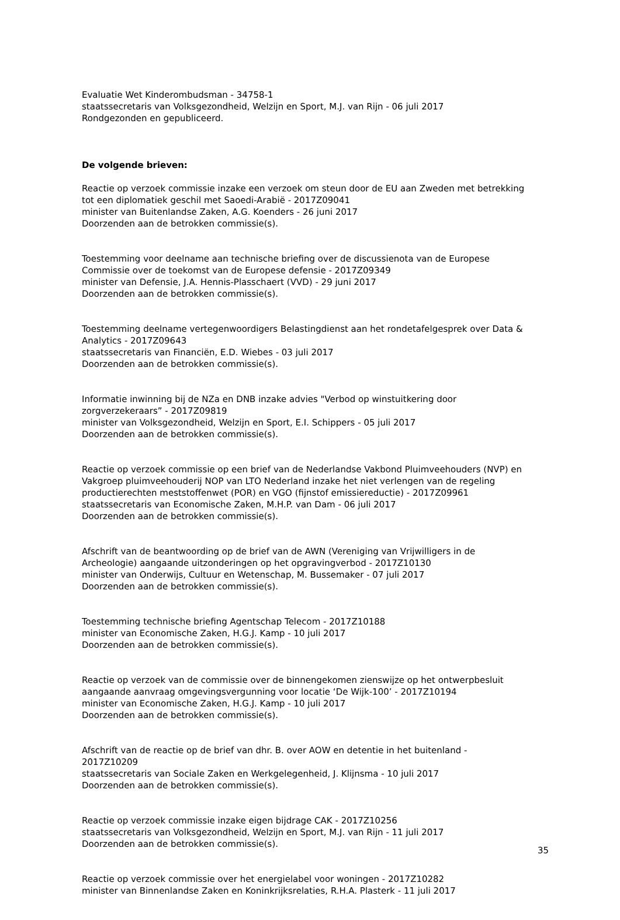Evaluatie Wet Kinderombudsman - 34758-1
staatssecretaris van Volksgezondheid, Welzijn en Sport, M.J. van Rijn - 06 juli 2017
Rondgezonden en gepubliceerd.
De volgende brieven:
Reactie op verzoek commissie inzake een verzoek om steun door de EU aan Zweden met betrekking tot een diplomatiek geschil met Saoedi-Arabië - 2017Z09041
minister van Buitenlandse Zaken, A.G. Koenders - 26 juni 2017
Doorzenden aan de betrokken commissie(s).
Toestemming voor deelname aan technische briefing over de discussienota van de Europese Commissie over de toekomst van de Europese defensie - 2017Z09349
minister van Defensie, J.A. Hennis-Plasschaert (VVD) - 29 juni 2017
Doorzenden aan de betrokken commissie(s).
Toestemming deelname vertegenwoordigers Belastingdienst aan het rondetafelgesprek over Data & Analytics - 2017Z09643
staatssecretaris van Financiën, E.D. Wiebes - 03 juli 2017
Doorzenden aan de betrokken commissie(s).
Informatie inwinning bij de NZa en DNB inzake advies "Verbod op winstuitkering door zorgverzekeraars” - 2017Z09819
minister van Volksgezondheid, Welzijn en Sport, E.I. Schippers - 05 juli 2017
Doorzenden aan de betrokken commissie(s).
Reactie op verzoek commissie op een brief van de Nederlandse Vakbond Pluimveehouders (NVP) en Vakgroep pluimveehouderij NOP van LTO Nederland inzake het niet verlengen van de regeling productierechten meststoffenwet (POR) en VGO (fijnstof emissiereductie) - 2017Z09961
staatssecretaris van Economische Zaken, M.H.P. van Dam - 06 juli 2017
Doorzenden aan de betrokken commissie(s).
Afschrift van de beantwoording op de brief van de AWN (Vereniging van Vrijwilligers in de Archeologie) aangaande uitzonderingen op het opgravingverbod - 2017Z10130
minister van Onderwijs, Cultuur en Wetenschap, M. Bussemaker - 07 juli 2017
Doorzenden aan de betrokken commissie(s).
Toestemming technische briefing Agentschap Telecom - 2017Z10188
minister van Economische Zaken, H.G.J. Kamp - 10 juli 2017
Doorzenden aan de betrokken commissie(s).
Reactie op verzoek van de commissie over de binnengekomen zienswijze op het ontwerpbesluit aangaande aanvraag omgevingsvergunning voor locatie ‘De Wijk-100’ - 2017Z10194
minister van Economische Zaken, H.G.J. Kamp - 10 juli 2017
Doorzenden aan de betrokken commissie(s).
Afschrift van de reactie op de brief van dhr. B. over AOW en detentie in het buitenland - 2017Z10209
staatssecretaris van Sociale Zaken en Werkgelegenheid, J. Klijnsma - 10 juli 2017
Doorzenden aan de betrokken commissie(s).
Reactie op verzoek commissie inzake eigen bijdrage CAK - 2017Z10256
staatssecretaris van Volksgezondheid, Welzijn en Sport, M.J. van Rijn - 11 juli 2017
Doorzenden aan de betrokken commissie(s).
Reactie op verzoek commissie over het energielabel voor woningen - 2017Z10282
minister van Binnenlandse Zaken en Koninkrijksrelaties, R.H.A. Plasterk - 11 juli 2017
35